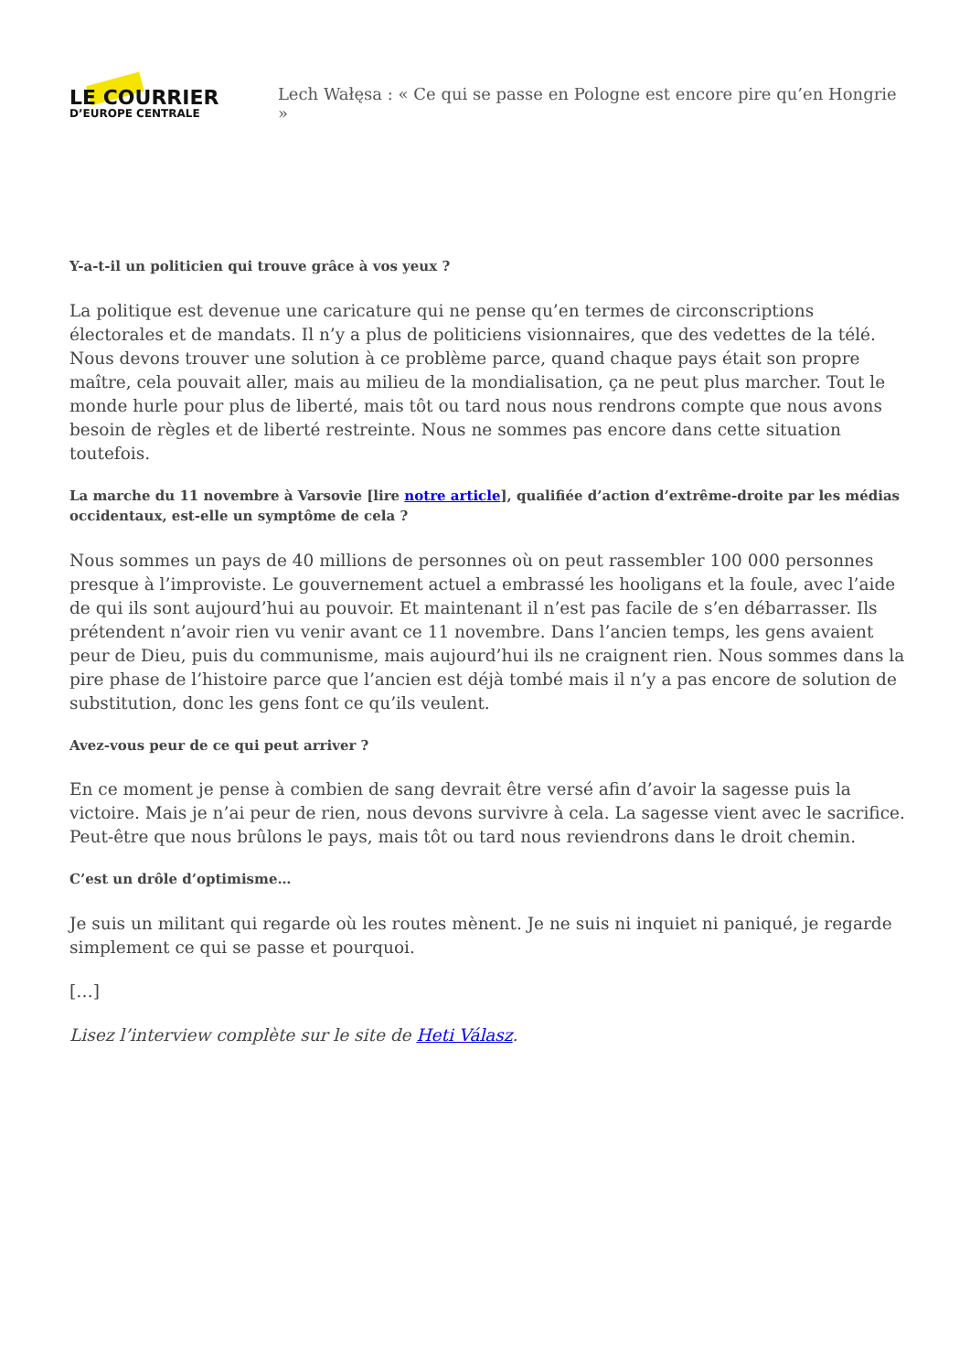LE COURRIER
D’EUROPE CENTRALE
Lech Wałęsa : « Ce qui se passe en Pologne est encore pire qu’en Hongrie »
Y-a-t-il un politicien qui trouve grâce à vos yeux ?
La politique est devenue une caricature qui ne pense qu’en termes de circonscriptions électorales et de mandats. Il n’y a plus de politiciens visionnaires, que des vedettes de la télé. Nous devons trouver une solution à ce problème parce, quand chaque pays était son propre maître, cela pouvait aller, mais au milieu de la mondialisation, ça ne peut plus marcher. Tout le monde hurle pour plus de liberté, mais tôt ou tard nous nous rendrons compte que nous avons besoin de règles et de liberté restreinte. Nous ne sommes pas encore dans cette situation toutefois.
La marche du 11 novembre à Varsovie [lire notre article], qualifiée d’action d’extrême-droite par les médias occidentaux, est-elle un symptôme de cela ?
Nous sommes un pays de 40 millions de personnes où on peut rassembler 100 000 personnes presque à l’improviste. Le gouvernement actuel a embrassé les hooligans et la foule, avec l’aide de qui ils sont aujourd’hui au pouvoir. Et maintenant il n’est pas facile de s’en débarrasser. Ils prétendent n’avoir rien vu venir avant ce 11 novembre. Dans l’ancien temps, les gens avaient peur de Dieu, puis du communisme, mais aujourd’hui ils ne craignent rien. Nous sommes dans la pire phase de l’histoire parce que l’ancien est déjà tombé mais il n’y a pas encore de solution de substitution, donc les gens font ce qu’ils veulent.
Avez-vous peur de ce qui peut arriver ?
En ce moment je pense à combien de sang devrait être versé afin d’avoir la sagesse puis la victoire. Mais je n’ai peur de rien, nous devons survivre à cela. La sagesse vient avec le sacrifice. Peut-être que nous brûlons le pays, mais tôt ou tard nous reviendrons dans le droit chemin.
C’est un drôle d’optimisme…
Je suis un militant qui regarde où les routes mènent. Je ne suis ni inquiet ni paniqué, je regarde simplement ce qui se passe et pourquoi.
[…]
Lisez l’interview complète sur le site de Heti Válasz.